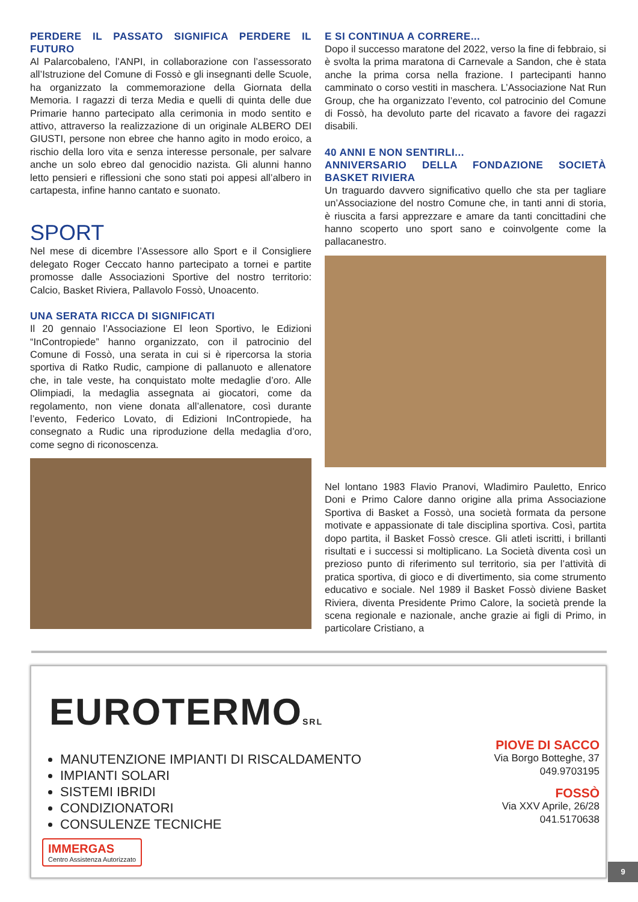PERDERE IL PASSATO SIGNIFICA PERDERE IL FUTURO
Al Palarcobaleno, l’ANPI, in collaborazione con l’assessorato all’Istruzione del Comune di Fossò e gli insegnanti delle Scuole, ha organizzato la commemorazione della Giornata della Memoria. I ragazzi di terza Media e quelli di quinta delle due Primarie hanno partecipato alla cerimonia in modo sentito e attivo, attraverso la realizzazione di un originale ALBERO DEI GIUSTI, persone non ebree che hanno agito in modo eroico, a rischio della loro vita e senza interesse personale, per salvare anche un solo ebreo dal genocidio nazista. Gli alunni hanno letto pensieri e riflessioni che sono stati poi appesi all’albero in cartapesta, infine hanno cantato e suonato.
SPORT
Nel mese di dicembre l’Assessore allo Sport e il Consigliere delegato Roger Ceccato hanno partecipato a tornei e partite promosse dalle Associazioni Sportive del nostro territorio: Calcio, Basket Riviera, Pallavolo Fossò, Unoacento.
UNA SERATA RICCA DI SIGNIFICATI
Il 20 gennaio l’Associazione El leon Sportivo, le Edizioni “InContropiede” hanno organizzato, con il patrocinio del Comune di Fossò, una serata in cui si è ripercorsa la storia sportiva di Ratko Rudic, campione di pallanuoto e allenatore che, in tale veste, ha conquistato molte medaglie d’oro. Alle Olimpiadi, la medaglia assegnata ai giocatori, come da regolamento, non viene donata all’allenatore, così durante l’evento, Federico Lovato, di Edizioni InContropiede, ha consegnato a Rudic una riproduzione della medaglia d’oro, come segno di riconoscenza.
E SI CONTINUA A CORRERE...
Dopo il successo maratone del 2022, verso la fine di febbraio, si è svolta la prima maratona di Carnevale a Sandon, che è stata anche la prima corsa nella frazione. I partecipanti hanno camminato o corso vestiti in maschera. L’Associazione Nat Run Group, che ha organizzato l’evento, col patrocinio del Comune di Fossò, ha devoluto parte del ricavato a favore dei ragazzi disabili.
40 ANNI E NON SENTIRLI...
ANNIVERSARIO DELLA FONDAZIONE SOCIETÀ BASKET RIVIERA
Un traguardo davvero significativo quello che sta per tagliare un’Associazione del nostro Comune che, in tanti anni di storia, è riuscita a farsi apprezzare e amare da tanti concittadini che hanno scoperto uno sport sano e coinvolgente come la pallacanestro.
Nel lontano 1983 Flavio Pranovi, Wladimiro Pauletto, Enrico Doni e Primo Calore danno origine alla prima Associazione Sportiva di Basket a Fossò, una società formata da persone motivate e appassionate di tale disciplina sportiva. Così, partita dopo partita, il Basket Fossò cresce. Gli atleti iscritti, i brillanti risultati e i successi si moltiplicano. La Società diventa così un prezioso punto di riferimento sul territorio, sia per l’attività di pratica sportiva, di gioco e di divertimento, sia come strumento educativo e sociale. Nel 1989 il Basket Fossò diviene Basket Riviera, diventa Presidente Primo Calore, la società prende la scena regionale e nazionale, anche grazie ai figli di Primo, in particolare Cristiano, a
EUROTERMOSRL
MANUTENZIONE IMPIANTI DI RISCALDAMENTO
IMPIANTI SOLARI
SISTEMI IBRIDI
CONDIZIONATORI
CONSULENZE TECNICHE
IMMERGAS
Centro Assistenza Autorizzato
PIOVE DI SACCO
Via Borgo Botteghe, 37
049.9703195
FOSSÒ
Via XXV Aprile, 26/28
041.5170638
9